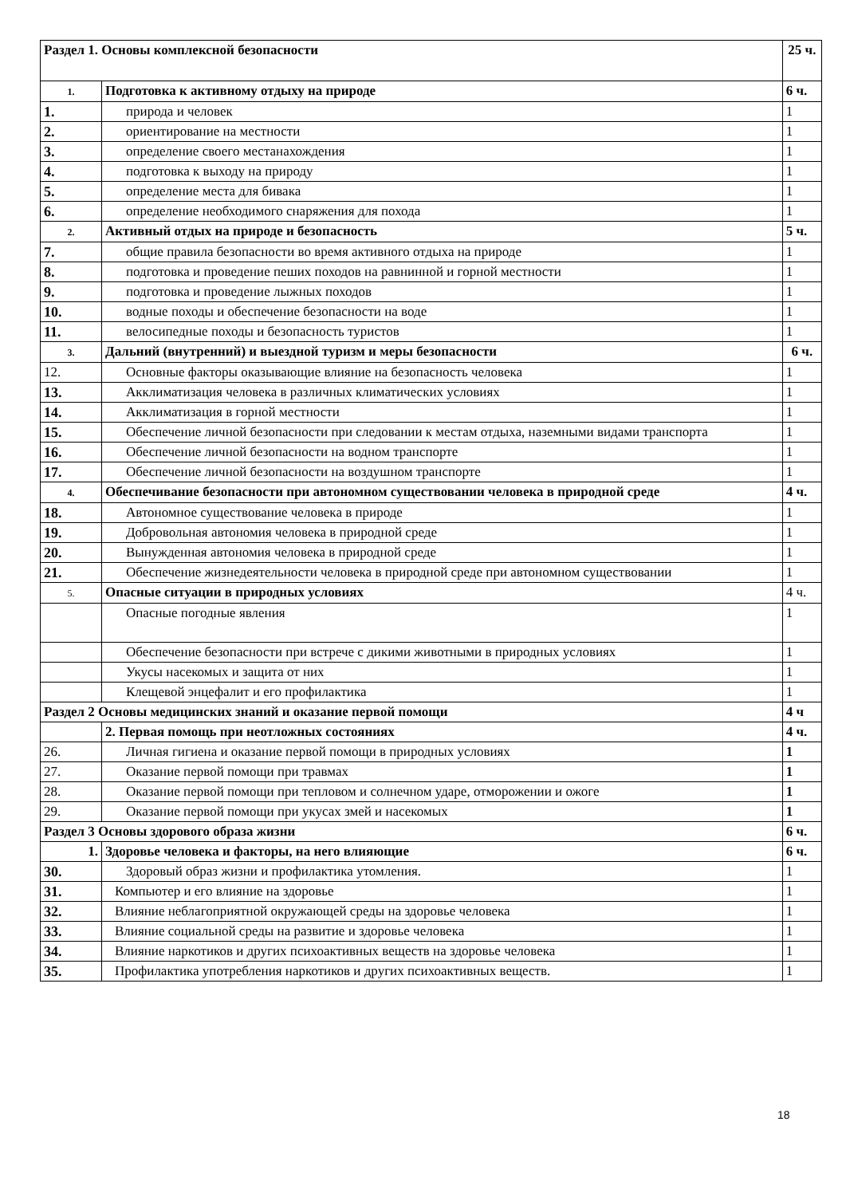| Раздел 1. Основы комплексной безопасности | | 25 ч. |
| 1. | Подготовка к активному отдыху на природе | 6 ч. |
| 1. | природа и человек | 1 |
| 2. | ориентирование на местности | 1 |
| 3. | определение своего местанахождения | 1 |
| 4. | подготовка к выходу на природу | 1 |
| 5. | определение места для бивака | 1 |
| 6. | определение необходимого снаряжения для похода | 1 |
| 2. | Активный отдых на природе и безопасность | 5 ч. |
| 7. | общие правила безопасности во время активного отдыха на природе | 1 |
| 8. | подготовка и проведение пеших походов на равнинной и горной местности | 1 |
| 9. | подготовка и проведение лыжных походов | 1 |
| 10. | водные походы и обеспечение безопасности на воде | 1 |
| 11. | велосипедные походы и безопасность туристов | 1 |
| 3. | Дальний (внутренний) и выездной туризм и меры безопасности | 6 ч. |
| 12. | Основные факторы оказывающие влияние на безопасность человека | 1 |
| 13. | Акклиматизация человека в различных климатических условиях | 1 |
| 14. | Акклиматизация в горной местности | 1 |
| 15. | Обеспечение личной безопасности при следовании к местам отдыха, наземными видами транспорта | 1 |
| 16. | Обеспечение личной безопасности на водном транспорте | 1 |
| 17. | Обеспечение личной безопасности на воздушном транспорте | 1 |
| 4. | Обеспечивание безопасности при автономном существовании человека в природной среде | 4 ч. |
| 18. | Автономное существование человека в природе | 1 |
| 19. | Добровольная автономия человека в природной среде | 1 |
| 20. | Вынужденная автономия человека в природной среде | 1 |
| 21. | Обеспечение жизнедеятельности человека в природной среде при автономном существовании | 1 |
| 5. | Опасные ситуации в природных условиях | 4 ч. |
| | Опасные погодные явления | 1 |
| | Обеспечение безопасности при встрече с дикими животными в природных условиях | 1 |
| | Укусы насекомых и защита от них | 1 |
| | Клещевой энцефалит и его профилактика | 1 |
| Раздел 2 Основы медицинских знаний и оказание первой помощи | | 4 ч |
| | 2. Первая помощь при неотложных состояниях | 4 ч. |
| 26. | Личная гигиена и оказание первой помощи в природных условиях | 1 |
| 27. | Оказание первой помощи при травмах | 1 |
| 28. | Оказание первой помощи при тепловом и солнечном ударе, отморожении и ожоге | 1 |
| 29. | Оказание первой помощи при укусах змей и насекомых | 1 |
| Раздел 3 Основы здорового образа жизни | | 6 ч. |
| 1. | Здоровье человека и факторы, на него влияющие | 6 ч. |
| 30. | Здоровый образ жизни и профилактика утомления. | 1 |
| 31. | Компьютер и его влияние на здоровье | 1 |
| 32. | Влияние неблагоприятной окружающей среды на здоровье человека | 1 |
| 33. | Влияние социальной среды на развитие и здоровье человека | 1 |
| 34. | Влияние наркотиков и других психоактивных веществ на здоровье человека | 1 |
| 35. | Профилактика употребления наркотиков и других психоактивных веществ. | 1 |
18